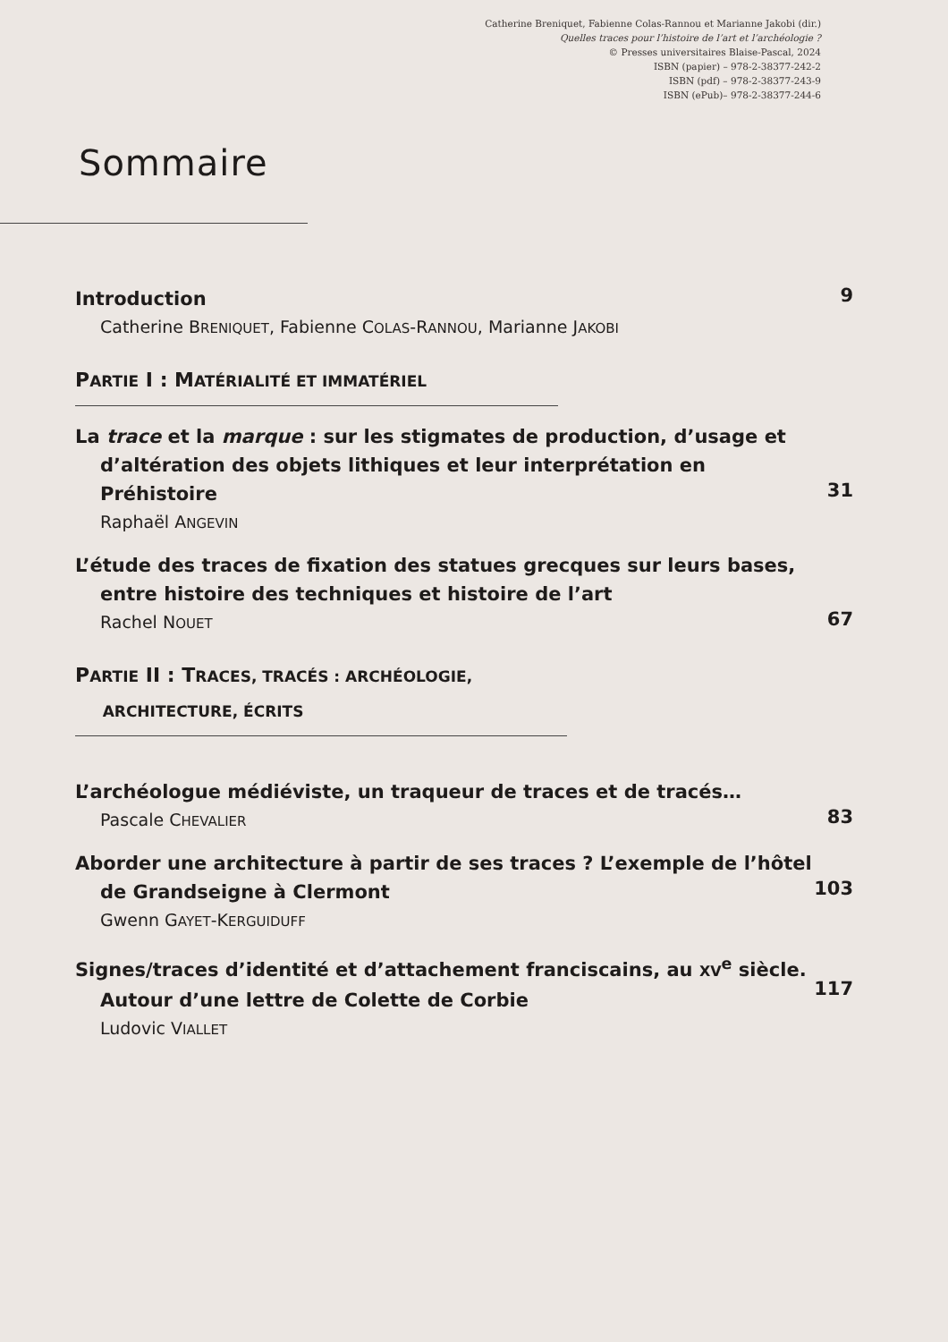Catherine Breniquet, Fabienne Colas-Rannou et Marianne Jakobi (dir.)
Quelles traces pour l’histoire de l’art et l’archéologie ?
© Presses universitaires Blaise-Pascal, 2024
ISBN (papier) – 978-2-38377-242-2
ISBN (pdf) – 978-2-38377-243-9
ISBN (ePub)– 978-2-38377-244-6
Sommaire
9
Introduction
Catherine BRENIQUET, Fabienne COLAS-RANNOU, Marianne JAKOBI
PARTIE I : MATÉRIALITÉ ET IMMATÉRIEL
31
La trace et la marque : sur les stigmates de production, d’usage et d’altération des objets lithiques et leur interprétation en Préhistoire
Raphaël ANGEVIN
67
L’étude des traces de fixation des statues grecques sur leurs bases, entre histoire des techniques et histoire de l’art
Rachel NOUET
PARTIE II : TRACES, TRACÉS : ARCHÉOLOGIE,
ARCHITECTURE, ÉCRITS
83
L’archéologue médiéviste, un traqueur de traces et de tracés…
Pascale CHEVALIER
103
Aborder une architecture à partir de ses traces ? L’exemple de l’hôtel de Grandseigne à Clermont
Gwenn GAYET-KERGUIDUFF
117
Signes/traces d’identité et d’attachement franciscains, au XV<sup>e</sup> siècle. Autour d’une lettre de Colette de Corbie
Ludovic VIALLET